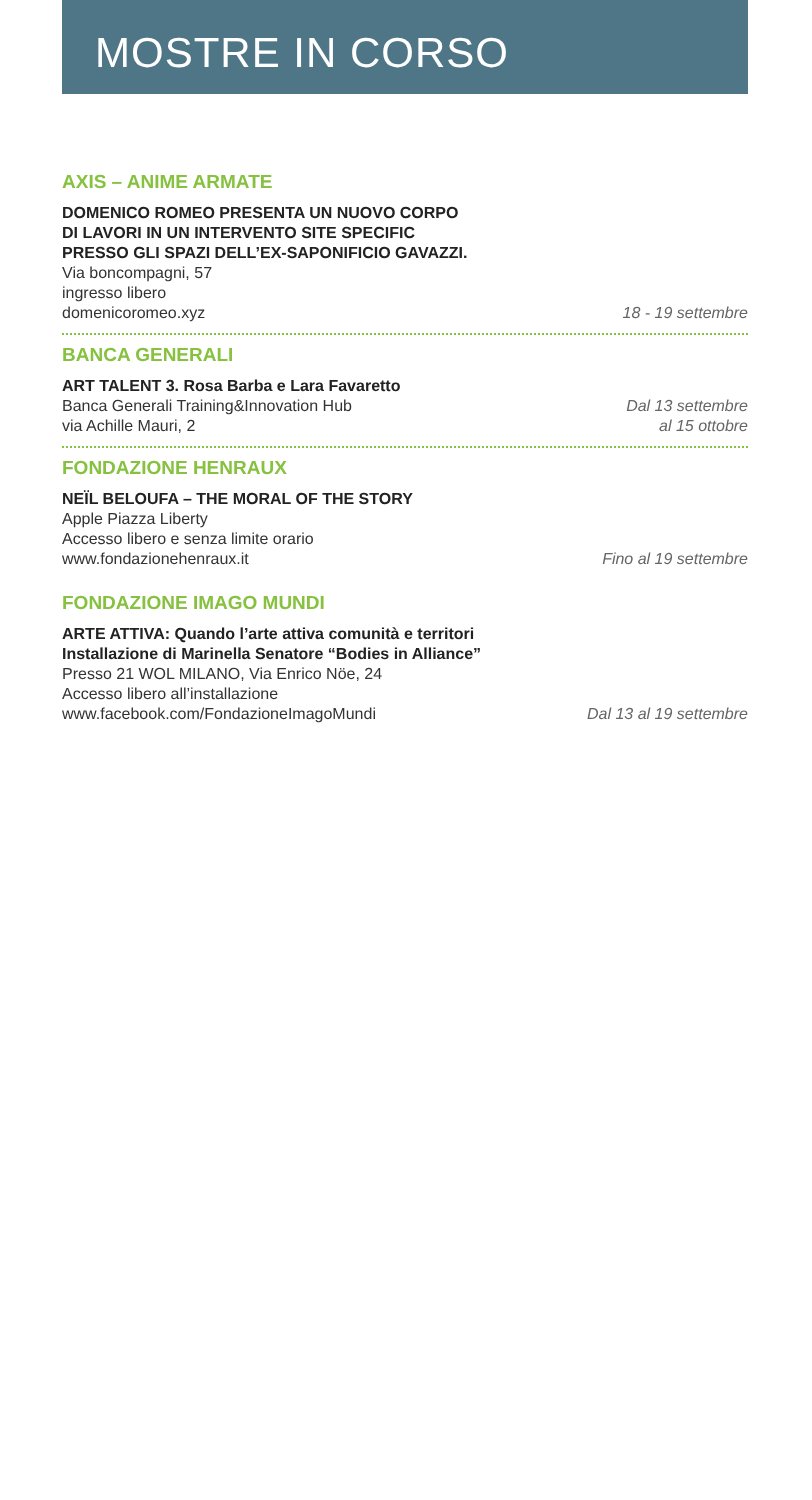MOSTRE IN CORSO
AXIS – ANIME ARMATE
DOMENICO ROMEO PRESENTA UN NUOVO CORPO
DI LAVORI IN UN INTERVENTO SITE SPECIFIC
PRESSO GLI SPAZI DELL’EX-SAPONIFICIO GAVAZZI.
Via boncompagni, 57
ingresso libero
domenicoromeo.xyz
18 - 19 settembre
BANCA GENERALI
ART TALENT 3. Rosa Barba e Lara Favaretto
Banca Generali Training&Innovation Hub
via Achille Mauri, 2
Dal 13 settembre
al 15 ottobre
FONDAZIONE HENRAUX
NEÏL BELOUFA – THE MORAL OF THE STORY
Apple Piazza Liberty
Accesso libero e senza limite orario
www.fondazionehenraux.it
Fino al 19 settembre
FONDAZIONE IMAGO MUNDI
ARTE ATTIVA: Quando l’arte attiva comunità e territori
Installazione di Marinella Senatore “Bodies in Alliance”
Presso 21 WOL MILANO, Via Enrico Nöe, 24
Accesso libero all’installazione
www.facebook.com/FondazioneImagoMundi
Dal 13 al 19 settembre